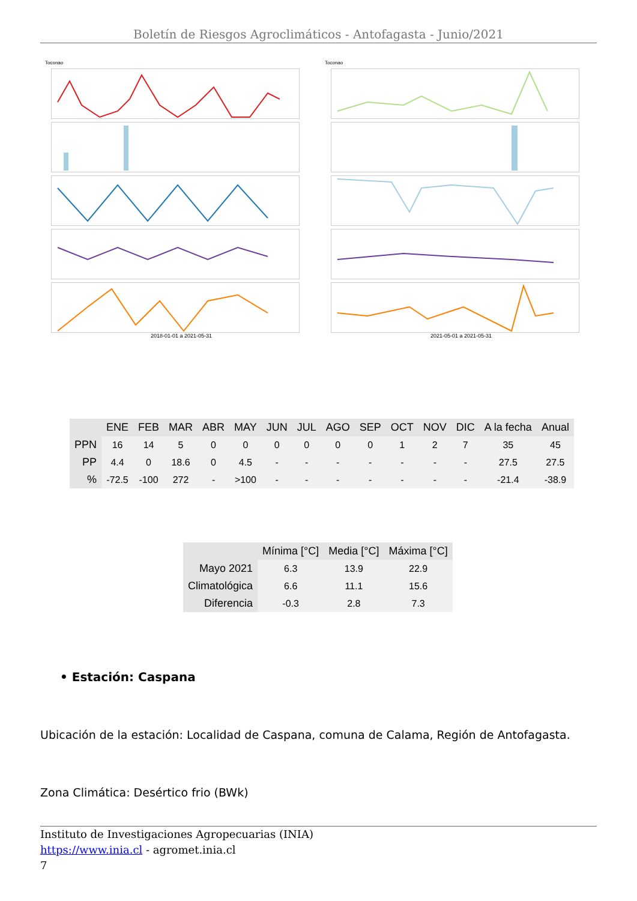Boletín de Riesgos Agroclimáticos - Antofagasta - Junio/2021
Toconao
2018-01-01 a 2021-05-31
Toconao
2021-05-01 a 2021-05-31
| | ENE | FEB | MAR | ABR | MAY | JUN | JUL | AGO | SEP | OCT | NOV | DIC | A la fecha | Anual |
| --- | --- | --- | --- | --- | --- | --- | --- | --- | --- | --- | --- | --- | --- | --- |
| PPN | 16 | 14 | 5 | 0 | 0 | 0 | 0 | 0 | 0 | 1 | 2 | 7 | 35 | 45 |
| PP | 4.4 | 0 | 18.6 | 0 | 4.5 | - | - | - | - | - | - | - | 27.5 | 27.5 |
| % | -72.5 | -100 | 272 | - | >100 | - | - | - | - | - | - | - | -21.4 | -38.9 |
| | Mínima [°C] | Media [°C] | Máxima [°C] |
| --- | --- | --- | --- |
| Mayo 2021 | 6.3 | 13.9 | 22.9 |
| Climatológica | 6.6 | 11.1 | 15.6 |
| Diferencia | -0.3 | 2.8 | 7.3 |
• Estación: Caspana
Ubicación de la estación: Localidad de Caspana, comuna de Calama, Región de Antofagasta.
Zona Climática: Desértico frio (BWk)
Instituto de Investigaciones Agropecuarias (INIA)
https://www.inia.cl - agromet.inia.cl
7